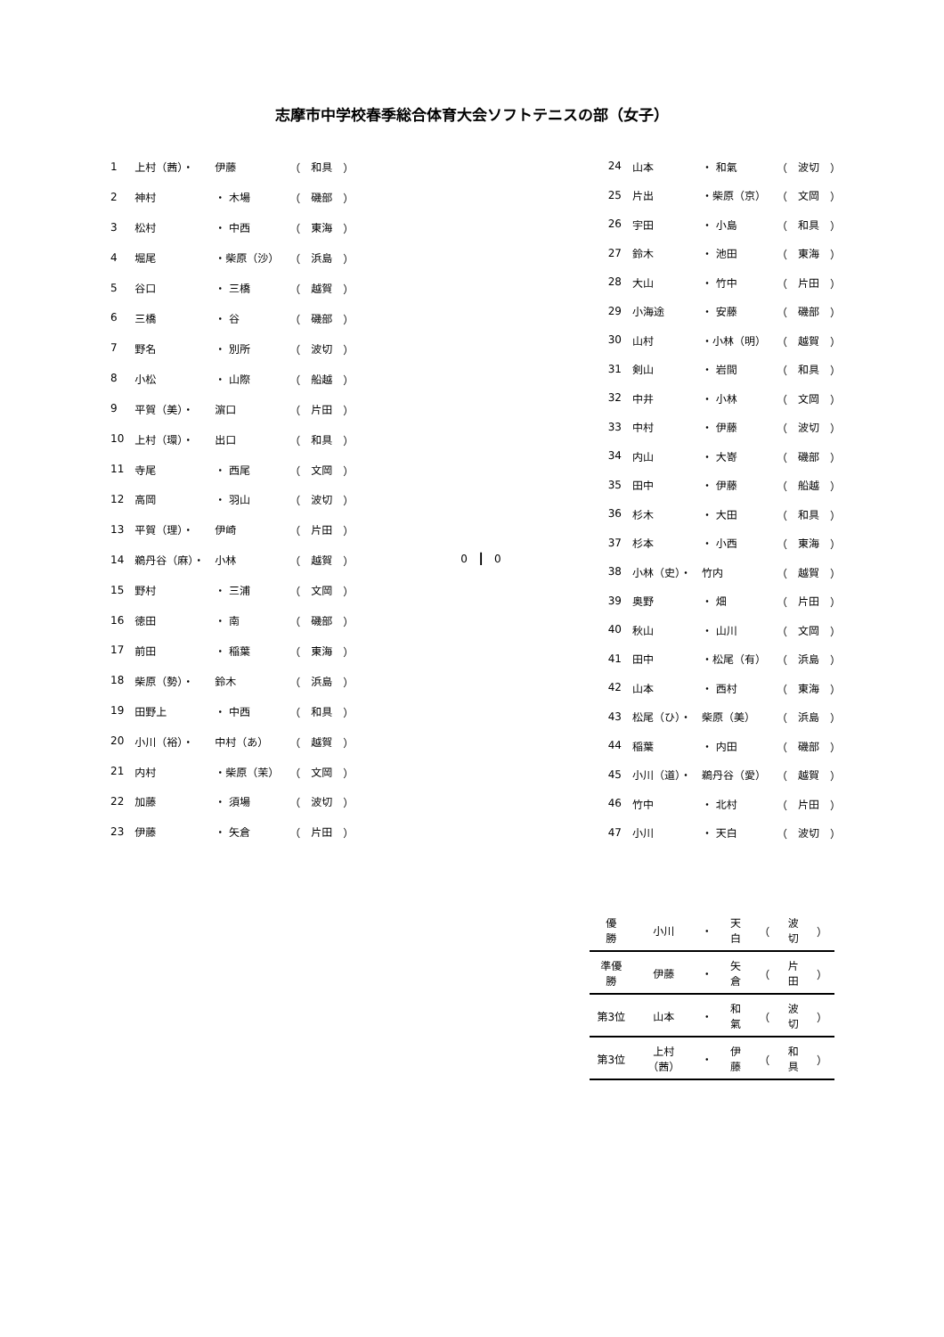志摩市中学校春季総合体育大会ソフトテニスの部（女子）
| 1 | 上村（茜）・ | 伊藤 | （ | 和具 | ） |
| 2 | 神村 | ・ 木場 | （ | 磯部 | ） |
| 3 | 松村 | ・ 中西 | （ | 東海 | ） |
| 4 | 堀尾 | ・柴原（沙） | （ | 浜島 | ） |
| 5 | 谷口 | ・ 三橋 | （ | 越賀 | ） |
| 6 | 三橋 | ・ 谷 | （ | 磯部 | ） |
| 7 | 野名 | ・ 別所 | （ | 波切 | ） |
| 8 | 小松 | ・ 山際 | （ | 船越 | ） |
| 9 | 平賀（美）・ | 濵口 | （ | 片田 | ） |
| 10 | 上村（環）・ | 出口 | （ | 和具 | ） |
| 11 | 寺尾 | ・ 西尾 | （ | 文岡 | ） |
| 12 | 高岡 | ・ 羽山 | （ | 波切 | ） |
| 13 | 平賀（理）・ | 伊崎 | （ | 片田 | ） |
| 14 | 鵜丹谷（麻）・ | 小林 | （ | 越賀 | ） |
| 15 | 野村 | ・ 三浦 | （ | 文岡 | ） |
| 16 | 徳田 | ・ 南 | （ | 磯部 | ） |
| 17 | 前田 | ・ 稲葉 | （ | 東海 | ） |
| 18 | 柴原（勢）・ | 鈴木 | （ | 浜島 | ） |
| 19 | 田野上 | ・ 中西 | （ | 和具 | ） |
| 20 | 小川（裕）・ | 中村（あ） | （ | 越賀 | ） |
| 21 | 内村 | ・柴原（茉） | （ | 文岡 | ） |
| 22 | 加藤 | ・ 須場 | （ | 波切 | ） |
| 23 | 伊藤 | ・ 矢倉 | （ | 片田 | ） |
0 ┃ 0
| 24 | 山本 | ・ 和氣 | （ | 波切 | ） |
| 25 | 片出 | ・柴原（京） | （ | 文岡 | ） |
| 26 | 宇田 | ・ 小島 | （ | 和具 | ） |
| 27 | 鈴木 | ・ 池田 | （ | 東海 | ） |
| 28 | 大山 | ・ 竹中 | （ | 片田 | ） |
| 29 | 小海途 | ・ 安藤 | （ | 磯部 | ） |
| 30 | 山村 | ・小林（明） | （ | 越賀 | ） |
| 31 | 剣山 | ・ 岩間 | （ | 和具 | ） |
| 32 | 中井 | ・ 小林 | （ | 文岡 | ） |
| 33 | 中村 | ・ 伊藤 | （ | 波切 | ） |
| 34 | 内山 | ・ 大嵜 | （ | 磯部 | ） |
| 35 | 田中 | ・ 伊藤 | （ | 船越 | ） |
| 36 | 杉木 | ・ 大田 | （ | 和具 | ） |
| 37 | 杉本 | ・ 小西 | （ | 東海 | ） |
| 38 | 小林（史）・ | 竹内 | （ | 越賀 | ） |
| 39 | 奥野 | ・ 畑 | （ | 片田 | ） |
| 40 | 秋山 | ・ 山川 | （ | 文岡 | ） |
| 41 | 田中 | ・松尾（有） | （ | 浜島 | ） |
| 42 | 山本 | ・ 西村 | （ | 東海 | ） |
| 43 | 松尾（ひ）・ | 柴原（美） | （ | 浜島 | ） |
| 44 | 稲葉 | ・ 内田 | （ | 磯部 | ） |
| 45 | 小川（道）・ | 鵜丹谷（愛） | （ | 越賀 | ） |
| 46 | 竹中 | ・ 北村 | （ | 片田 | ） |
| 47 | 小川 | ・ 天白 | （ | 波切 | ） |
| 優 勝 | 小川 | ・ | 天白 | （ | 波切 | ） |
| 準優勝 | 伊藤 | ・ | 矢倉 | （ | 片田 | ） |
| 第3位 | 山本 | ・ | 和氣 | （ | 波切 | ） |
| 第3位 | 上村（茜） | ・ | 伊藤 | （ | 和具 | ） |